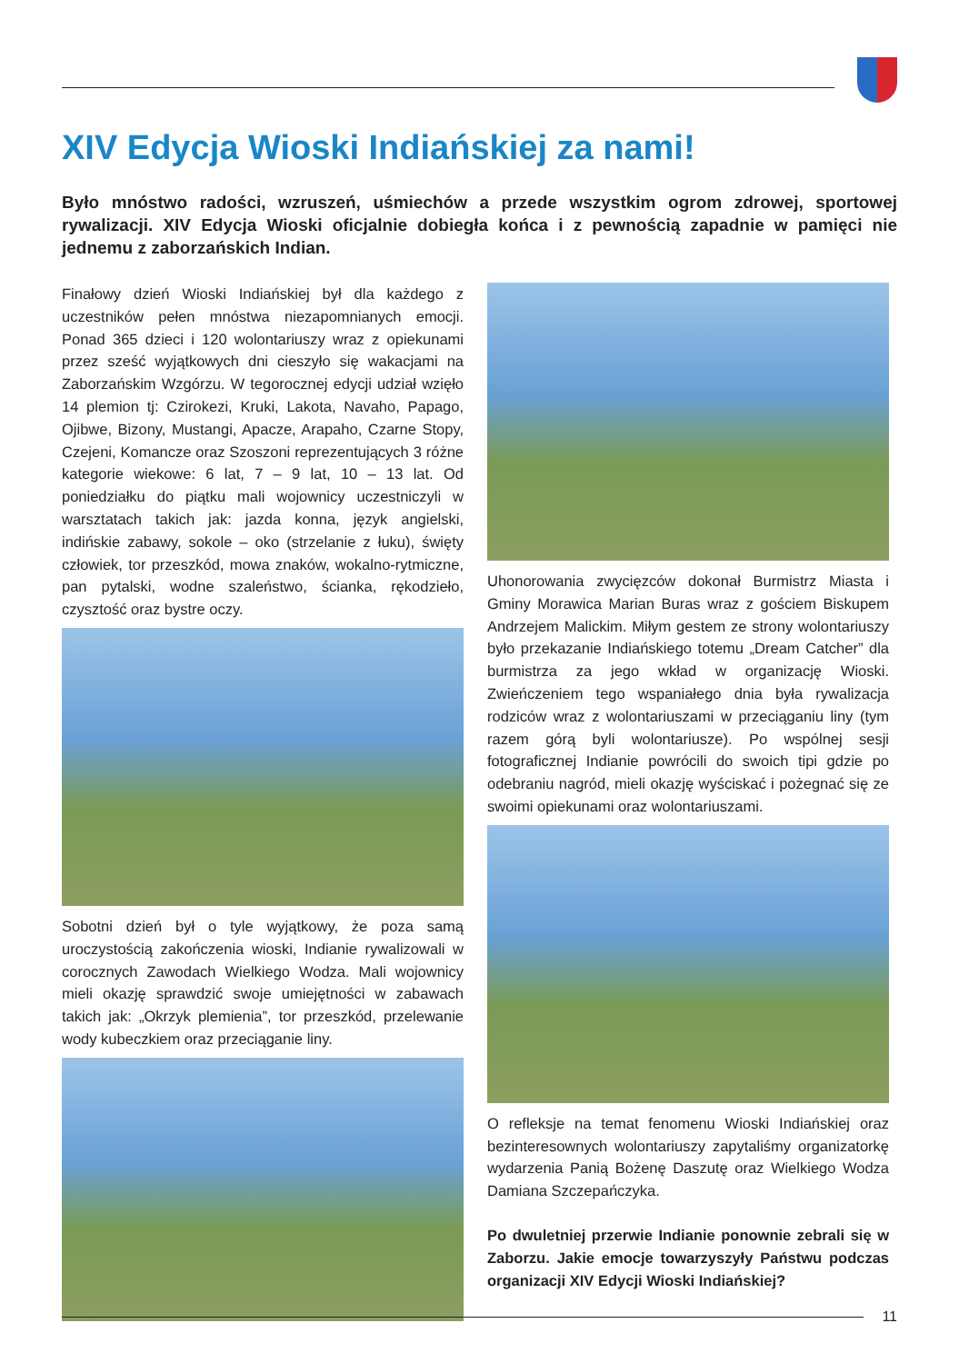XIV Edycja Wioski Indiańskiej za nami!
Było mnóstwo radości, wzruszeń, uśmiechów a przede wszystkim ogrom zdrowej, sportowej rywalizacji. XIV Edycja Wioski oficjalnie dobiegła końca i z pewnością zapadnie w pamięci nie jednemu z zaborzańskich Indian.
Finałowy dzień Wioski Indiańskiej był dla każdego z uczestników pełen mnóstwa niezapomnianych emocji. Ponad 365 dzieci i 120 wolontariuszy wraz z opiekunami przez sześć wyjątkowych dni cieszyło się wakacjami na Zaborzańskim Wzgórzu. W tegorocznej edycji udział wzięło 14 plemion tj: Czirokezi, Kruki, Lakota, Navaho, Papago, Ojibwe, Bizony, Mustangi, Apacze, Arapaho, Czarne Stopy, Czejeni, Komancze oraz Szoszoni reprezentujących 3 różne kategorie wiekowe: 6 lat, 7 – 9 lat, 10 – 13 lat. Od poniedziałku do piątku mali wojownicy uczestniczyli w warsztatach takich jak: jazda konna, język angielski, indińskie zabawy, sokole – oko (strzelanie z łuku), święty człowiek, tor przeszkód, mowa znaków, wokalno-rytmiczne, pan pytalski, wodne szaleństwo, ścianka, rękodzieło, czysztość oraz bystre oczy.
Sobotni dzień był o tyle wyjątkowy, że poza samą uroczystością zakończenia wioski, Indianie rywalizowali w corocznych Zawodach Wielkiego Wodza. Mali wojownicy mieli okazję sprawdzić swoje umiejętności w zabawach takich jak: „Okrzyk plemienia”, tor przeszkód, przelewanie wody kubeczkiem oraz przeciąganie liny.
Uhonorowania zwycięzców dokonał Burmistrz Miasta i Gminy Morawica Marian Buras wraz z gościem Biskupem Andrzejem Malickim. Miłym gestem ze strony wolontariuszy było przekazanie Indiańskiego totemu „Dream Catcher” dla burmistrza za jego wkład w organizację Wioski. Zwieńczeniem tego wspaniałego dnia była rywalizacja rodziców wraz z wolontariuszami w przeciąganiu liny (tym razem górą byli wolontariusze). Po wspólnej sesji fotograficznej Indianie powrócili do swoich tipi gdzie po odebraniu nagród, mieli okazję wyściskać i pożegnać się ze swoimi opiekunami oraz wolontariuszami.
O refleksje na temat fenomenu Wioski Indiańskiej oraz bezinteresownych wolontariuszy zapytaliśmy organizatorkę wydarzenia Panią Bożenę Daszutę oraz Wielkiego Wodza Damiana Szczepańczyka.
Po dwuletniej przerwie Indianie ponownie zebrali się w Zaborzu. Jakie emocje towarzyszyły Państwu podczas organizacji XIV Edycji Wioski Indiańskiej?
11